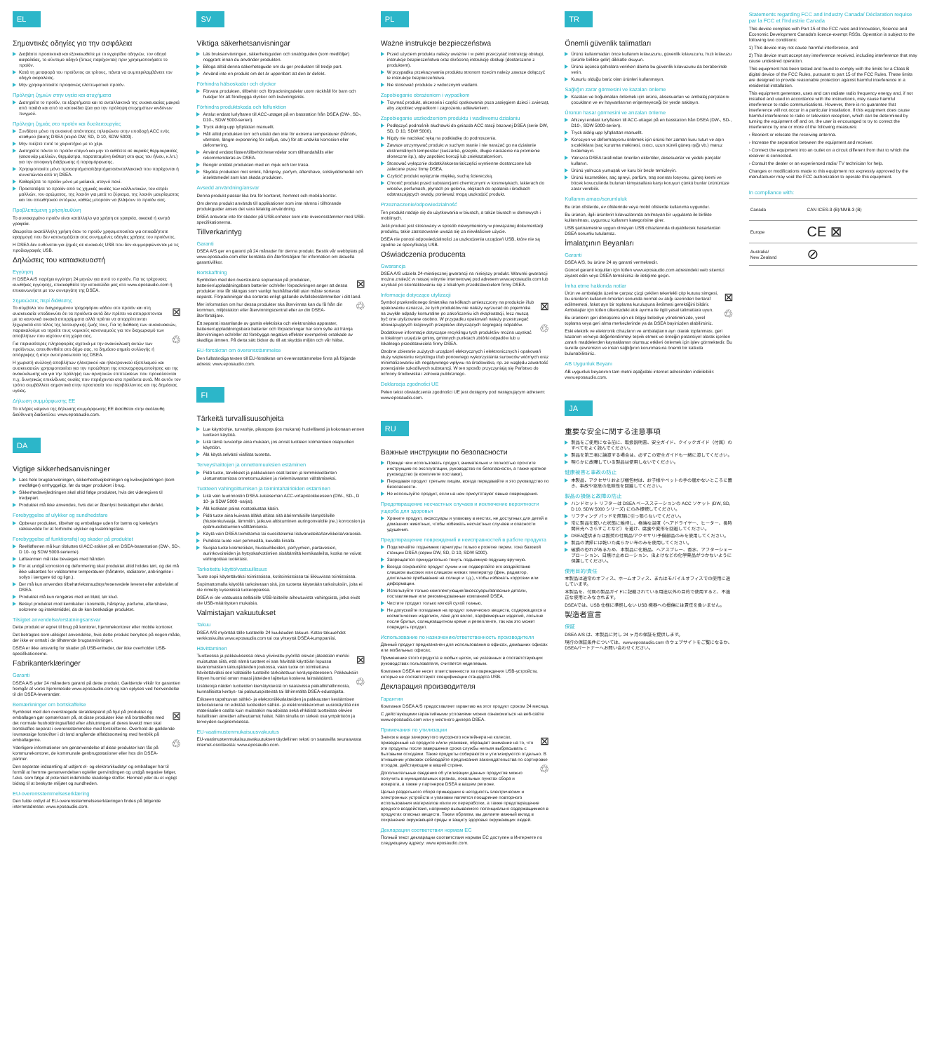EL
Σημαντικές οδηγίες για την ασφάλεια
Διαβάστε προσεκτικά και εξοικειωθείτε με το εγχειρίδιο οδηγιών, τον οδηγό ασφαλείας, το σύντομο οδηγό (όπως παρέχονται) πριν χρησιμοποιήσετε το προϊόν.
Κατά τη μεταφορά του προϊόντος σε τρίτους, πάντα να συμπεριλαμβάνετε τον οδηγό ασφαλείας.
Μην χρησιμοποιείτε προφανώς ελαττωματικό προϊόν.
Πρόληψη ζημιών στην υγεία και ατυχήματα
Διατηρείτε το προϊόν, τα εξαρτήματα και τα ανταλλακτικά της συσκευασίας μακριά από παιδιά και από τα κατοικίδια ζώα για την πρόληψη ατυχημάτων κινδύνων πνιγμού.
Πρόληψη ζημιάς στο προϊόν και δυσλειτουργίες
Συνδέστε μόνο τη συσκευή απάντησης τηλεφώνου στην υποδοχή ACC ενός σταθμού βάσης DSEA (σειρά DW, SD, D 10, SDW 5000).
Μην πιέζετε ποτέ το χειριστήριο με το χέρι.
Διατηρείτε πάντα το προϊόν στεγνό και μην το εκθέτετε σε ακραίες θερμοκρασίες (σεσουάρ μαλλιών, θερμάστρα, παρατεταμένη έκθεση στο φως του ήλιου, κ.λπ.) για την αποφυγή διάβρωσης ή παραμόρφωσης.
Χρησιμοποιείτε μόνο προσαρτήματα/εξαρτήματα/ανταλλακτικά που παρέχονται ή συνιστώνται από τη DSEA.
Καθαρίζετε το προϊόν μόνο με μαλακό, στεγνό πανί.
Προστατέψτε το προϊόν από τις χημικές ουσίες των καλλυντικών, του σπρέι μαλλιών, του αρώματος, της λοσιόν για μετά το ξύρισμα, της λοσιόν μαυρίσματος και του απωθητικού εντόμων, καθώς μπορούν να βλάψουν το προϊόν σας.
Προβλεπόμενη χρήση/ευθύνη
Το συνακερμένο προϊόν είναι κατάλληλο για χρήση σε γραφεία, οικιακά ή κινητά γραφεία.
Θεωρείται ακατάλληλη χρήση όταν το προϊόν χρησιμοποιείται για οποιαδήποτε εφαρμογή που δεν κατονομάζεται στις συνημμένες οδηγίες χρήσης του προϊόντος.
Η DSEA δεν ευθύνεται για ζημιές σε συσκευές USB που δεν συμμορφώνονται με τις προδιαγραφές USB.
Δηλώσεις του κατασκευαστή
Εγγύηση
Η DSEA A/S παρέχει εγγύηση 24 μηνών για αυτό το προϊόν. Για τις τρέχουσες συνθήκες εγγύησης, επισκεφθείτε την ιστοσελίδα μας στο www.eposaudio.com ή επικοινωνήστε με τον συνεργάτη της DSEA.
Σημειώσεις περί διάθεσης
⊠ Το σύμβολο του διαγραμμένου τροχοφόρου κάδου στο προϊόν και στη συσκευασία υποδεικνύει ότι τα προϊόντα αυτά δεν πρέπει να απορριπτονται με τα κανονικά οικιακά απορρίμματα αλλά πρέπει να απορρίπτονται ξεχωριστά στο τέλος της λειτουργικής ζωής τους. Για τη διάθεση των συσκευασιών, παρακαλούμε να τηρείτε τους νομικούς κανονισμούς για τον διαχωρισμό των αποβλήτων που ισχύουν στη χώρα σας. ♲
Για περισσότερες πληροφορίες σχετικά με την ανακύκλωση αυτών των προϊόντων, απευθυνθείτε στο δήμο σας, το δημόσιο σημείο συλλογής ή απόρριψης ή στην αντιπροσωπεία της DSEA.
Η χωριστή συλλογή αποβλήτων ηλεκτρικού και ηλεκτρονικού εξοπλισμού και συσκευασιών χρησιμοποιείται για την προώθηση της επαναχρησιμοποίησης και της ανακύκλωσης και για την πρόληψη των αρνητικών επιπτώσεων που προκαλούνται π.χ. δυνητικώς επικίνδυνες ουσίες που περιέχονται στα προϊόντα αυτά. Με αυτόν τον τρόπο συμβάλλετε σημαντικά στην προστασία του περιβάλλοντος και της δημόσιας υγείας.
Δήλωση συμμόρφωσης ΕΕ
Το πλήρες κείμενο της δήλωσης συμμόρφωσης ΕΕ διατίθεται στην ακόλουθη διεύθυνση διαδικτύου: www.eposaudio.com.
DA
Vigtige sikkerhedsanvisninger
Læs hele brugsanvisningen, sikkerhedsvejledningen og kvikvejledningen (som medfølger) omhyggeligt, før du tager produktet i brug.
Sikkerhedsvejledningen skal altid følge produktet, hvis det videregives til tredjepart.
Produktet må ikke anvendes, hvis det er åbenlyst beskadiget eller defekt.
Forebyggelse af ulykker og sundhedsfare
Opbevar produktet, tilbehør og emballage uden for børns og kæledyrs rækkevidde for at forhindre ulykker og kvælningsfare.
Forebyggelse af funktionsfejl og skader på produktet
Reelføftenen må kun tilsluttes til ACC-stikket på en DSEA-basestation (DW-, SD-, D 10- og SDW 5000-serierne).
Løftearmen må ikke bevæges med hånden.
For at undgå korrosion og deformering skal produktet altid holdes tørt, og det må ikke udsættes for voldsomme temperaturer (hårtørrer, radiatorer, anbringelse i sollys i længere tid og lign.).
Der må kun anvendes tilbehør/ekstraudstyr/reservedele leveret eller anbefalet af DSEA.
Produktet må kun rengøres med en blød, tør klud.
Beskyt produktet mod kemikalier i kosmetik, hårspray, parfume, aftershave, solcreme og insektmiddel, da de kan beskadige produktet.
Tilsigtet anvendelse/erstatningsansvar
Dette produkt er egnet til brug på kontorer, hjemmekontorer eller mobile kontorer.
Det betragtes som utilsigtet anvendelse, hvis dette produkt benyttes på nogen måde, der ikke er omtalt i de tilhørende brugsanvisninger.
DSEA er ikke ansvarlig for skader på USB-enheder, der ikke overholder USB-specifikationerne.
Fabrikanterklæringer
Garanti
DSEA A/S yder 24 måneders garanti på dette produkt. Gældende vilkår for garantien fremgår af vores hjemmeside www.eposaudio.com og kan oplyses ved henvendelse til din DSEA-leverandør.
Bemærkninger om bortskaffelse
⊠ Symbolet med den overstregede skraldespand på hjul på produktet og emballagen gør opmærksom på, at disse produkter ikke må bortskaffes med det normale husholdningsaffald efter afslutningen af deres levetid men skal bortskaffes separat i overensstemmelse med forskrifterne. Overhold de gældende lovmæssige forskrifter i dit land angående affaldssortering med henblik på emballagerne. ♲
Yderligere informationer om genanvendelse af disse produkter kan fås på kommunekontoret, de kommunale genbrugsstationer eller hos din DSEA-partner.
Den separate indsamling af udtjent el- og elektronikudstyr og emballager har til formål at fremme genanvendelsen og/eller genvindingen og undgå negative følger, f.eks. som følge af potentielt indeholdte skadelige stoffer. Hermed yder du et vigtigt bidrag til at beskytte miljøet og sundheden.
EU-overensstemmelseserklæring
Den fulde ordlyd af EU-overensstemmelseserklæringen findes på følgende internetadresse: www.eposaudio.com.
SV
Viktiga säkerhetsanvisningar
Läs bruksanvisningen, säkerhetsguiden och snabbguiden (som medföljer) noggrant innan du använder produkten.
Bifoga alltid denna säkerhetsguide om du ger produkten till tredje part.
Använd inte en produkt om det är uppenbart att den är defekt.
Förhindra hälsoskador och olyckor
Förvara produkten, tillbehör och förpackningsdelar utom räckhåll för barn och husdjur för att förebygga olyckor och kvävningsrisk.
Förhindra produktskada och felfunktion
Anslut endast lurlyftaren till ACC-uttaget på en basstation från DSEA (DW-, SD-, D10-, SDW 5000-serien).
Tryck aldrig upp lyftplattan manuellt.
Håll alltid produkten torr och utsätt den inte för extrema temperaturer (hårtork, värmare, längre exponering för solljus, osv.) för att undvika korrosion eller deformering.
Använd endast fästen/tillbehör/reservdelar som tillhandahålls eller rekommenderas av DSEA.
Rengör endast produkten med en mjuk och torr trasa.
Skydda produkten mot smink, hårspray, parfym, aftershave, solskyddsmedel och insektsmedel som kan skada produkten.
Avsedd användning/ansvar
Denna produkt passar lika bra för kontoret, hemmet och mobila kontor.
Om denna produkt används till applikationer som inte nämns i tillhörande produktguider anses det vara felaktig användning.
DSEA ansvarar inte för skador på USB-enheter som inte överensstämmer med USB-specifikationerna.
Tillverkarintyg
Garanti
DSEA A/S ger en garanti på 24 månader för denna produkt. Besök vår webbplats på www.eposaudio.com eller kontakta din återförsäljare för information om aktuella garantivillkor.
Bortskaffning
⊠ Symbolen med den överstrukna soptunnan på produkten, batterier/uppladdningsbara batterier och/eller förpackningen anger att dessa produkter inte får slängas som vanligt hushållsavfall utan måste sorteras separat. Förpackningar ska sorteras enligt gällande avfallsbestämmelser i ditt land. ♲
Mer information om hur dessa produkter ska återvinnas kan du få från din kommun, miljöstation eller återvinningscentral eller av din DSEA-återförsäljare.
Ett separat insamlande av gamla elektriska och elektroniska apparater, batterier/uppladdningsbara batterier och förpackningar har som syfte att främja återvinningen och/eller att förebygga negativa effekter exempelvis orsakade av skadliga ämnen. På detta sätt bidrar du till att skydda miljön och vår hälsa.
EU-försäkran om överensstämmelse
Den fullständiga texten till EU-försäkran om överensstämmelse finns på följande adress: www.eposaudio.com.
FI
Tärkeitä turvallisuusohjeita
Lue käyttöohje, turvaohje, pikaopas (jos mukana) huolellisesti ja kokonaan ennen tuotteen käyttöä.
Liitä tämä turvaohje aina mukaan, jos annat tuotteen kolmansien osapuolien käyttöön.
Älä käytä selvästi viallista tuotetta.
Terveyshaittojen ja onnettomuuksien estäminen
Pidä tuote, tarvikkeet ja pakkauksen osat lasten ja lemmikkieläinten ulottumattomissa onnettomuuksien ja nielemisvaaran välttämiseksi.
Tuotteen vahingoittumisen ja toimintahäiriöiden estäminen
Liitä vain luurinnostin DSEA-tukiaseman ACC-virtapistokkeeseen (DW-, SD-, D 10- ja SDW 5000 -sarjat).
Älä koskaan paina nostoalustaa käsin.
Pidä tuote aina kuivana äläkä altista sitä äärimmäisille lämpötiloille (hiustenkuivaaja, lämmitin, jatkuva altistuminen auringonvalolle jne.) korroosion ja epämuodostumien välttämiseksi.
Käytä vain DSEA toimittamia tai suosittelemia lisävarusteita/tarvikkeita/varaosia.
Puhdista tuote vain pehmeällä, kuivalla liinalla.
Suojaa tuote kosmetiikan, hiussuihkeiden, parfyymien, partavesien, aurinkovoiteiden ja hyttyskarkottimien sisältämiltä kemikaaleilta, koska ne voivat vahingoittaa tuotettasi.
Tarkoitettu käyttö/vastuullisuus
Tuote sopii käytettäväksi toimistoissa, kotitoimistoissa tai liikkuvissa toimistoissa.
Sopimattomalla käytöllä tarkoitetaan sitä, jos tuotetta käytetään tarkoituksiin, joita ei ole nimetty kyseisissä tuoteoppaissa.
DSEA ei ole vastuussa sellaisille USB-laitteille aiheutuvista vahingoista, jotka eivät ole USB-määritysten mukaisia.
Valmistajan vakuutukset
Takuu
DSEA A/S myöntää tälle tuotteelle 24 kuukauden takuun. Katso takuuehdot verkkosivuilta www.eposaudio.com tai ota yhteyttä DSEA-kumppaniisi.
Hävittäminen
⊠ Tuotteessa ja pakkauksessa oleva yliviivattu pyörillä olevan jäteastian merkki muistuttaa siitä, että nämä tuotteet ei saa hävittää käyttöiän lopussa tavanomaisten talousjätteiden joukossa, vaan tuote on toimitettava hävitettäväksi sen kaltaisille tuotteille tarkoitettuun keräyspisteeseen. Pakkauksiin liittyen huomioi oman maasi jätteiden lajittelua koskeva lainsäädäntö. ♲
Lisätietoja näiden tuotteiden kierrätyksestä on saatavissa paikallishallinnosta, kunnallisista keräys- tai palautuspisteistä tai lähimmältä DSEA-edustajalta.
Erikseen tapahtuvan sähkö- ja elektroniikkalaitteiden ja pakkausten keräämisen tarkoituksena on edistää tuotteiden sähkö- ja elektroniikkaromun uusiokäyttöä niin materiaalien osalta kuin muissakin muodoissa sekä ehkäistä tuotteissa olevien haitallisten aineiden aiheuttamat haitat. Näin sinulla on tärkeä osa ympäristön ja terveyden suojelemisessa.
EU-vaatimustenmukaisuusvakuutus
EU-vaatimustenmukaisuusvakuutuksen täydellinen teksti on saatavilla seuraavasta internet-osoitteesta: www.eposaudio.com.
PL
Ważne instrukcje bezpieczeństwa
Przed użyciem produktu należy uważnie i w pełni przeczytać instrukcję obsługi, instrukcje bezpieczeństwa oraz skróconą instrukcję obsługi (dostarczone z produktem).
W przypadku przekazywania produktu stronom trzecim należy zawsze dołączyć te instrukcje bezpieczeństwa.
Nie stosować produktu z widocznymi wadami.
Zapobieganie obrażeniom i wypadkom
Trzymać produkt, akcesoria i części opakowania poza zasięgiem dzieci i zwierząt, aby zapobiec wypadkom i zagrożeniu udławieniem.
Zapobieganie uszkodzeniom produktu i wadliwemu działaniu
Podłączyć podnośnik słuchawki do gniazda ACC stacji bazowej DSEA (serie DW, SD, D 10, SDW 5000).
Nigdy nie naciskać ręką na podkładkę do podnoszenia.
Zawsze utrzymywać produkt w suchym stanie i nie narażać go na działanie ekstremalnych temperatur (suszarka, grzejnik, długie narażenie na promienie słoneczne itp.), aby zapobiec korozji lub zniekształceniom.
Stosować wyłącznie dodatki/akcesoria/części wymienne dostarczone lub zalecane przez firmę DSEA.
Czyścić produkt wyłącznie miękką, suchą ściereczką.
Chronić produkt przed substancjami chemicznymi w kosmetykach, lakierach do włosów, perfumach, płynach po goleniu, olejkach do opalania i środkach odstraszających owady, ponieważ mogą uszkodzić produkt.
Przeznaczenie/odpowiedzialność
Ten produkt nadaje się do użytkowania w biurach, a także biurach w domowych i mobilnych.
Jeśli produkt jest stosowany w sposób niewymieniony w powiązanej dokumentacji produktu, takie zastosowanie uważa się za niewłaściwe użycie.
DSEA nie ponosi odpowiedzialności za uszkodzenia urządzeń USB, które nie są zgodne ze specyfikacją USB.
Oświadczenia producenta
Gwarancja
DSEA A/S udziela 24-miesięcznej gwarancji na niniejszy produkt. Warunki gwarancji można znaleźć w naszej witrynie internetowej pod adresem www.eposaudio.com lub uzyskać po skontaktowaniu się z lokalnym przedstawicielem firmy DSEA.
Informacje dotyczące utylizacji
⊠ Symbol przekreślonego śmietnika na kółkach umieszczony na produkcie i/lub opakowaniu oznacza, że tych produktów nie należy wyrzucać do pojemnika na zwykłe odpady komunalne po zakończeniu ich eksploatacji, lecz muszą być one utylizowane osobno. W przypadku opakowań należy przestrzegać obowiązujących krajowych przepisów dotyczących segregacji odpadów. ♲
Dodatkowe informacje dotyczące recyklingu tych produktów można uzyskać w lokalnym urzędzie gminy, gminnych punktach zbiórki odpadów lub u lokalnego przedstawiciela firmy DSEA.
Osobne zbieranie zużytych urządzeń elektrycznych i elektronicznych i opakowań służy wspieraniu recyklingu i/lub ponownego wykorzystania surowców wtórnych oraz minimalizowaniu ich negatywnego wpływu na środowisko, np. ze względu zawartość potencjalnie szkodliwych substancji. W ten sposób przyczyniają się Państwo do ochrony środowiska i zdrowia publicznego.
Deklaracja zgodności UE
Pełen tekst oświadczenia zgodności UE jest dostępny pod następującym adresem: www.eposaudio.com.
RU
Важные инструкции по безопасности
Прежде чем использовать продукт, внимательно и полностью прочтите инструкцию по эксплуатации, руководство по безопасности, а также краткое руководство (в комплекте поставки).
Передавая продукт третьим лицам, всегда передавайте и это руководство по безопасности.
Не используйте продукт, если на нем присутствуют явные повреждения.
Предотвращение несчастных случаев и исключение вероятности ущерба для здоровья
Храните продукт, аксессуары и упаковку в местах, не доступных для детей и домашних животных, чтобы избежать несчастных случаев и опасности удушения.
Предотвращение повреждений и неисправностей в работе продукта
Подключайте подъемник гарнитуры только к розетке перем. тока базовой станции DSEA (серии DW, SD, D 10, SDW 5000).
Запрещается принудительно тянуть подъемную подушку вручную.
Всегда сохраняйте продукт сухим и не подвергайте его воздействию слишком высоких или слишком низких температур (фен, радиатор, длительное пребывание на солнце и т.д.), чтобы избежать коррозии или деформации.
Используйте только комплектующие/аксессуары/запасные детали, поставляемые или рекомендованные компанией DSEA.
Чистите продукт только мягкой сухой тканью.
Не допускайте попадания на продукт химических веществ, содержащихся в косметических изделиях, лаке для волос, парфюмерных изделий, лосьоне после бритья, солнцезащитном креме и репелленте, так как это может повредить продукт.
Использование по назначению/ответственность производителя
Данный продукт предназначен для использования в офисах, домашних офисах или мобильных офисах.
Применение этого продукта в любых целях, не указанных в соответствующих руководствах пользователя, считается неделевым.
Компания DSEA не несет ответственности за повреждения USB-устройств, которые не соответствуют спецификации стандарта USB.
Декларация производителя
Гарантия
Компания DSEA A/S предоставляет гарантию на этот продукт сроком 24 месяца.
С действующими гарантийными условиями можно ознакомиться на веб-сайте www.eposaudio.com или у местного дилера DSEA.
Примечания по утилизации
⊠ Значок в виде зачеркнутого мусорного контейнера на колесах, приведенный на продукте и/или упаковке, обращает внимание на то, что эти продукты после завершения срока службы нельзя выбрасывать с бытовыми отходами. Такие продукты собираются и утилизируются отдельно. В отношении упаковок соблюдайте предписания законодательства по сортировке отходов, действующие в вашей стране. ♲
Дополнительные сведения об утилизации данных продуктов можно получить в муниципальных органах, локальных пунктах сбора и возврата, а также у партнеров DSEA в вашем регионе.
Целью раздельного сбора пришедших в негодность электрических и электронных устройств и упаковки является поощрение повторного использования материалов и/или их переработки, а также предотвращение вредного воздействия, например вызываемого потенциально содержащимися в продуктах опасных веществ. Таким образом, вы делаете важный вклад в сохранение окружающей среды и защиту здоровья окружающих людей.
Декларация соответствия нормам ЕС
Полный текст декларации соответствия нормам ЕС доступен в Интернете по следующему адресу: www.eposaudio.com.
TR
Önemli güvenlik talimatları
Ürünü kullanmadan önce kullanım kılavuzunu, güvenlik kılavuzunu, hızlı kılavuzu (ürünle birlikte gelir) dikkatle okuyun.
Ürünü üçüncü şahıslara verirken daima bu güvenlik kılavuzunu da beraberinde verin.
Kusurlu olduğu bariz olan ürünleri kullanmayın.
Sağlığın zarar görmesini ve kazaları önleme
Kazaları ve boğulmaları önlemek için ürünü, aksesuarları ve ambalaj parçalarını çocukların ve ev hayvanlarının erişemeyeceği bir yerde saklayın.
Ürünün hasar görmesini ve arızaları önleme
Ahizeyi endast lurlyftaren till ACC-uttaget på en basstation från DSEA (DW-, SD-, D10-, SDW 5000-serien).
Tryck aldrig upp lyftplattan manuellt.
Korozyon ve deformasyonu önlemek için ürünü her zaman kuru tutun ve aşırı sıcaklıklara (saç kurutma makinesi, ısıtıcı, uzun süreli güneş ışığı vb.) maruz bırakmayın.
Yalnızca DSEA tarafından önerilen eklentiler, aksesuarlar ve yedek parçalar kullanın.
Ürünü yalnızca yumuşak ve kuru bir bezle temizleyin.
Ürünü kozmetikler, saç spreyi, parfüm, traş sonrası losyonu, güneş kremi ve böcek kovucularda bulunan kimyasallara karşı koruyun çünkü bunlar ürününüze zarar verebilir.
Kullanım amacı/sorumluluk
Bu ürün ofislerde, ev ofislerinde veya mobil ofislerde kullanıma uygundur.
Bu ürünün, ilgili ürünlerin kılavuzlarında anılmayan bir uygulama ile birlikte kullanılması, uygunsuz kullanım kategorisine girer.
USB şartnamesine uygun olmayan USB cihazlarında oluşabilecek hasarlardan DSEA sorumlu tutulamaz.
İmalatçının Beyanları
Garanti
DSEA A/S, bu ürüne 24 ay garanti vermektedir.
Güncel garanti koşulları için lütfen www.eposaudio.com adresindeki web sitemizi ziyaret edin veya DSEA temsilciniz ile iletişime geçin.
İmha etme hakkında notlar
⊠ Ürün ve ambalajda üzerine çarpaz çizgi çekilen tekerlekli çöp kutusu simgesi, bu ürünlerin kullanım ömürleri sonunda normal ev atığı üzerinden bertaraf edilmemesi, fakat ayrı bir toplama kuruluşuna iletilmesi gerektiğini bildirir. Ambalajlar için lütfen ülkenizdeki atık ayırma ile ilgili yasal talimatlara uyun. ♲
Bu ürünlerin geri dönüşümü için ek bilgiyi belediye yönetiminizde, yerel toplama veya geri alma merkezlerinde ya da DSEA bayinizden alabilirsiniz.
Eski elektrik ve elektronik cihazların ve ambalajların ayrı olarak toplanması, geri kazanım ve/veya değerlendirmeyi teşvik etmek ve örneğin potansiyel olarak içerilen zararlı maddelerden kaynaklanan olumsuz etkileri önlemek için işlev görmektedir. Bu suretle çevremizin ve insan sağlığının korunmasına önemli bir katkıda bulunabilirsiniz.
AB Uygunluk Beyanı
AB uygunluk beyanının tam metni aşağıdaki internet adresinden indirilebilir: www.eposaudio.com.
JA
重要な安全に関する注意事項
製品をご使用になる前に、取扱説明書、安全ガイド、クイックガイド（付属）のすべてをよく読んでください。
製品を第三者に譲渡する場合は、必ずこの安全ガイドも一緒に渡してください。
明らかに故障している製品は使用しないでください。
健康被害と事故の防止
本製品、アクセサリおよび梱包材は、お子様やペットの手の届かないところに置き、事故や窒息の危険性を回避してください。
製品の損傷と故障の防止
ハンドセット リフターは DSEA ベースステーションの ACC ソケット (DW, SD, D 10, SDW 5000 シリーズ) にのみ接続してください。
リフティング パッドを無理に引っ張らないでください。
常に製品を乾いた状態に維持し、極端な温度（ヘアドライヤー、ヒーター、長時間日光へさらすことなど）を避け、腐食や変形を回避してください。
DSEA提供または推奨の付属品/アクセサリ/予備部品のみを使用してください。
製品の清掃には乾いた柔らかい布のみを使用してください。
破損の恐れがあるため、本製品に化粧品、ヘアスプレー、香水、アフターシェーブローション、日焼け止めローション、虫よけなどの化学薬品がつかないように保護してください。
使用目的/責任
本製品は通常のオフィス、ホームオフィス、またはモバイルオフィスでの使用に適しています。
本製品を、付属の製品ガイドに記載されている用途以外の目的で使用すると、不適正な使用とみなされます。
DSEAでは、USB 仕様に準拠しない USB 機器への損傷には責任を負いません。
製造者宣言
保証
DSEA A/S は、本製品に対し 24 ヶ月の保証を提供します。
現行の保証条件については、www.eposaudio.com のウェブサイトをご覧になるか、DSEAパートナーへお問い合わせください。
Statements regarding FCC and Industry Canada/ Déclaration requise par la FCC et l'Industrie Canada
This device complies with Part 15 of the FCC rules and Innovation, Science and Economic Development Canada's licence-exempt RSSs. Operation is subject to the following two conditions:
1) This device may not cause harmful interference, and
2) This device must accept any interference received, including interference that may cause undesired operation.
This equipment has been tested and found to comply with the limits for a Class B digital device of the FCC Rules, pursuant to part 15 of the FCC Rules. These limits are designed to provide reasonable protection against harmful interference in a residential installation.
This equipment generates, uses and can radiate radio frequency energy and, if not installed and used in accordance with the instructions, may cause harmful interference to radio communications. However, there is no guarantee that interference will not occur in a particular installation. If this equipment does cause harmful interference to radio or television reception, which can be determined by turning the equipment off and on, the user is encouraged to try to correct the interference by one or more of the following measures:
› Reorient or relocate the receiving antenna.
› Increase the separation between the equipment and receiver.
› Connect the equipment into an outlet on a circuit different from that to which the receiver is connected.
› Consult the dealer or an experienced radio/ TV technician for help.
Changes or modifications made to this equipment not expressly approved by the manufacturer may void the FCC authorization to operate this equipment.
In compliance with:
| Canada | CAN ICES-3 (B)/NMB-3 (B) |
| Europe | CE ⊠ |
| Australia/ New Zealand | ⊘ |